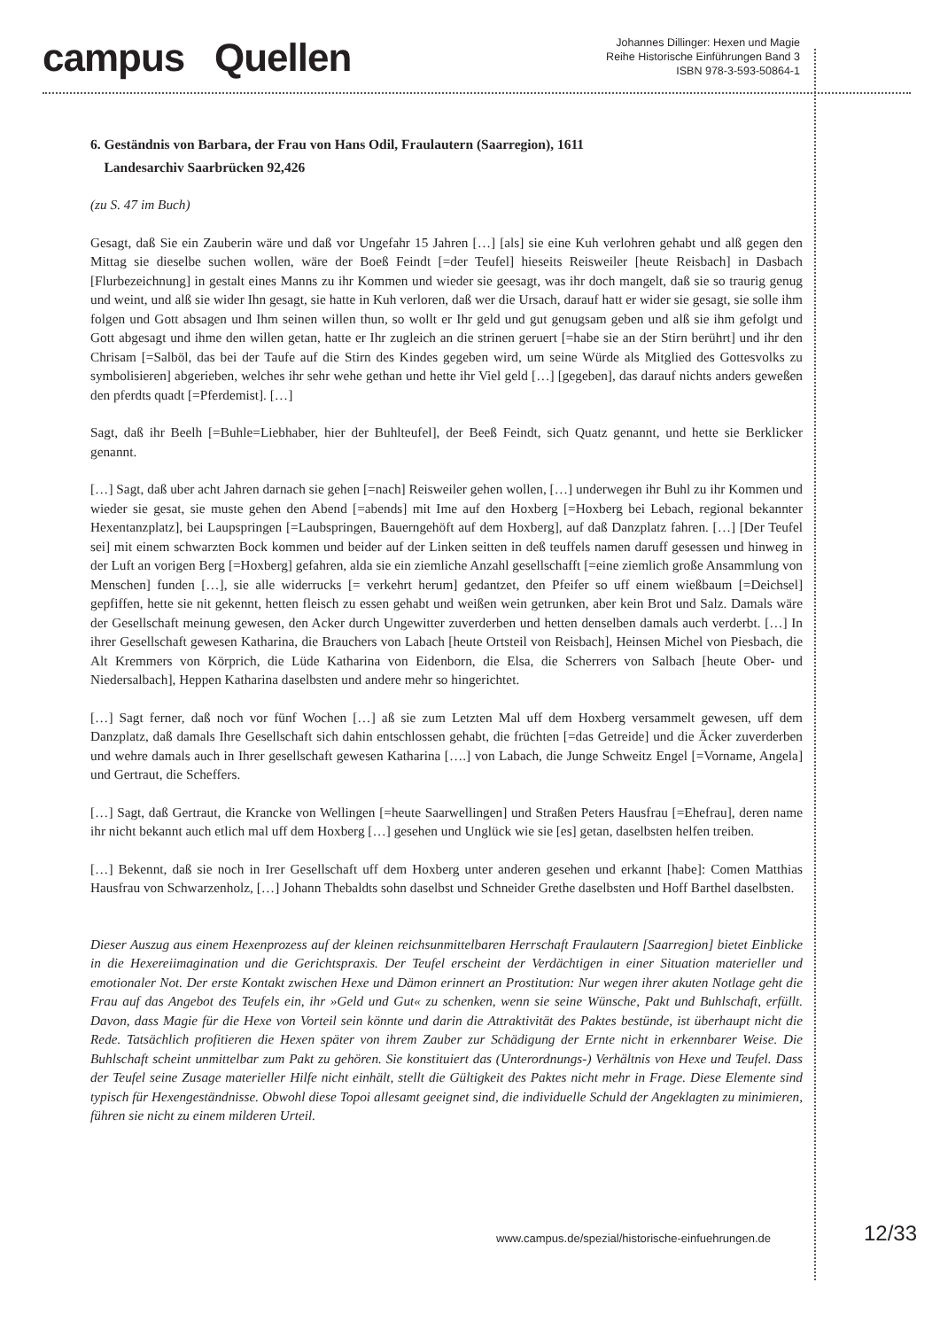campus Quellen
Johannes Dillinger: Hexen und Magie
Reihe Historische Einführungen Band 3
ISBN 978-3-593-50864-1
6. Geständnis von Barbara, der Frau von Hans Odil, Fraulautern (Saarregion), 1611
Landesarchiv Saarbrücken 92,426
(zu S. 47 im Buch)
Gesagt, daß Sie ein Zauberin wäre und daß vor Ungefahr 15 Jahren […] [als] sie eine Kuh verlohren gehabt und alß gegen den Mittag sie dieselbe suchen wollen, wäre der Boeß Feindt [=der Teufel] hieseits Reisweiler [heute Reisbach] in Dasbach [Flurbezeichnung] in gestalt eines Manns zu ihr Kommen und wieder sie geesagt, was ihr doch mangelt, daß sie so traurig genug und weint, und alß sie wider Ihn gesagt, sie hatte in Kuh verloren, daß wer die Ursach, darauf hatt er wider sie gesagt, sie solle ihm folgen und Gott absagen und Ihm seinen willen thun, so wollt er Ihr geld und gut genugsam geben und alß sie ihm gefolgt und Gott abgesagt und ihme den willen getan, hatte er Ihr zugleich an die strinen geruert [=habe sie an der Stirn berührt] und ihr den Chrisam [=Salböl, das bei der Taufe auf die Stirn des Kindes gegeben wird, um seine Würde als Mitglied des Gottesvolks zu symbolisieren] abgerieben, welches ihr sehr wehe gethan und hette ihr Viel geld […] [gegeben], das darauf nichts anders geweßen den pferdts quadt [=Pferdemist]. […]
Sagt, daß ihr Beelh [=Buhle=Liebhaber, hier der Buhlteufel], der Beeß Feindt, sich Quatz genannt, und hette sie Berklicker genannt.
[…] Sagt, daß uber acht Jahren darnach sie gehen [=nach] Reisweiler gehen wollen, […] underwegen ihr Buhl zu ihr Kommen und wieder sie gesat, sie muste gehen den Abend [=abends] mit Ime auf den Hoxberg [=Hoxberg bei Lebach, regional bekannter Hexentanzplatz], bei Laupspringen [=Laubspringen, Bauerngehöft auf dem Hoxberg], auf daß Danzplatz fahren. […] [Der Teufel sei] mit einem schwarzten Bock kommen und beider auf der Linken seitten in deß teuffels namen daruff gesessen und hinweg in der Luft an vorigen Berg [=Hoxberg] gefahren, alda sie ein ziemliche Anzahl gesellschafft [=eine ziemlich große Ansammlung von Menschen] funden […], sie alle widerrucks [= verkehrt herum] gedantzet, den Pfeifer so uff einem wießbaum [=Deichsel] gepfiffen, hette sie nit gekennt, hetten fleisch zu essen gehabt und weißen wein getrunken, aber kein Brot und Salz. Damals wäre der Gesellschaft meinung gewesen, den Acker durch Ungewitter zuverderben und hetten denselben damals auch verderbt. […] In ihrer Gesellschaft gewesen Katharina, die Brauchers von Labach [heute Ortsteil von Reisbach], Heinsen Michel von Piesbach, die Alt Kremmers von Körprich, die Lüde Katharina von Eidenborn, die Elsa, die Scherrers von Salbach [heute Ober- und Niedersalbach], Heppen Katharina daselbsten und andere mehr so hingerichtet.
[…] Sagt ferner, daß noch vor fünf Wochen […] aß sie zum Letzten Mal uff dem Hoxberg versammelt gewesen, uff dem Danzplatz, daß damals Ihre Gesellschaft sich dahin entschlossen gehabt, die früchten [=das Getreide] und die Äcker zuverderben und wehre damals auch in Ihrer gesellschaft gewesen Katharina [….] von Labach, die Junge Schweitz Engel [=Vorname, Angela] und Gertraut, die Scheffers.
[…] Sagt, daß Gertraut, die Krancke von Wellingen [=heute Saarwellingen] und Straßen Peters Hausfrau [=Ehefrau], deren name ihr nicht bekannt auch etlich mal uff dem Hoxberg […] gesehen und Unglück wie sie [es] getan, daselbsten helfen treiben.
[…] Bekennt, daß sie noch in Irer Gesellschaft uff dem Hoxberg unter anderen gesehen und erkannt [habe]: Comen Matthias Hausfrau von Schwarzenholz, […] Johann Thebaldts sohn daselbst und Schneider Grethe daselbsten und Hoff Barthel daselbsten.
Dieser Auszug aus einem Hexenprozess auf der kleinen reichsunmittelbaren Herrschaft Fraulautern [Saarregion] bietet Einblicke in die Hexereiimagination und die Gerichtspraxis. Der Teufel erscheint der Verdächtigen in einer Situation materieller und emotionaler Not. Der erste Kontakt zwischen Hexe und Dämon erinnert an Prostitution: Nur wegen ihrer akuten Notlage geht die Frau auf das Angebot des Teufels ein, ihr »Geld und Gut« zu schenken, wenn sie seine Wünsche, Pakt und Buhlschaft, erfüllt. Davon, dass Magie für die Hexe von Vorteil sein könnte und darin die Attraktivität des Paktes bestünde, ist überhaupt nicht die Rede. Tatsächlich profitieren die Hexen später von ihrem Zauber zur Schädigung der Ernte nicht in erkennbarer Weise. Die Buhlschaft scheint unmittelbar zum Pakt zu gehören. Sie konstituiert das (Unterordnungs-) Verhältnis von Hexe und Teufel. Dass der Teufel seine Zusage materieller Hilfe nicht einhält, stellt die Gültigkeit des Paktes nicht mehr in Frage. Diese Elemente sind typisch für Hexengeständnisse. Obwohl diese Topoi allesamt geeignet sind, die individuelle Schuld der Angeklagten zu minimieren, führen sie nicht zu einem milderen Urteil.
www.campus.de/spezial/historische-einfuehrungen.de
12/33